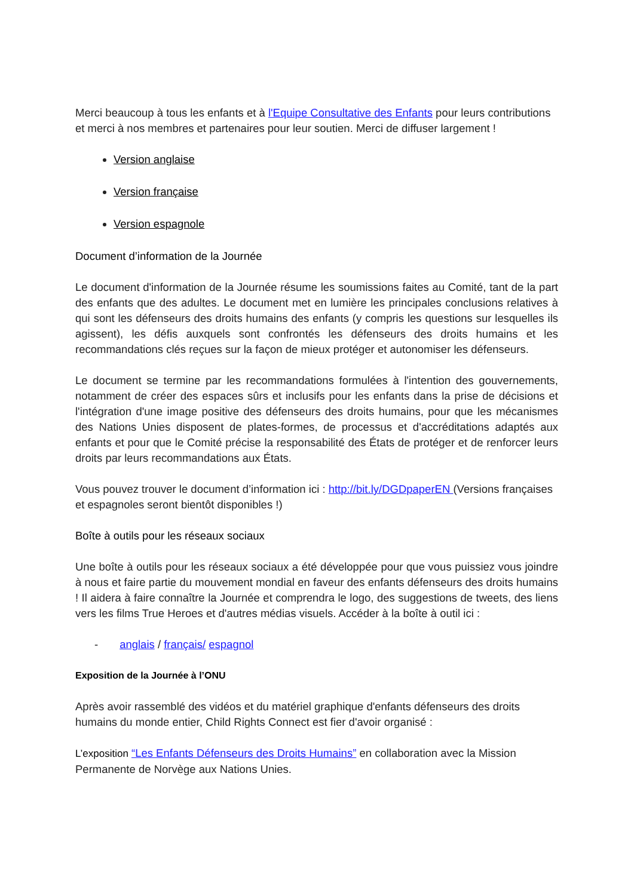Merci beaucoup à tous les enfants et à l'Equipe Consultative des Enfants pour leurs contributions et merci à nos membres et partenaires pour leur soutien. Merci de diffuser largement !
Version anglaise
Version française
Version espagnole
Document d’information de la Journée
Le document d'information de la Journée résume les soumissions faites au Comité, tant de la part des enfants que des adultes. Le document met en lumière les principales conclusions relatives à qui sont les défenseurs des droits humains des enfants (y compris les questions sur lesquelles ils agissent), les défis auxquels sont confrontés les défenseurs des droits humains et les recommandations clés reçues sur la façon de mieux protéger et autonomiser les défenseurs.
Le document se termine par les recommandations formulées à l'intention des gouvernements, notamment de créer des espaces sûrs et inclusifs pour les enfants dans la prise de décisions et l'intégration d'une image positive des défenseurs des droits humains, pour que les mécanismes des Nations Unies disposent de plates-formes, de processus et d'accréditations adaptés aux enfants et pour que le Comité précise la responsabilité des États de protéger et de renforcer leurs droits par leurs recommandations aux États.
Vous pouvez trouver le document d’information ici : http://bit.ly/DGDpaperEN (Versions françaises et espagnoles seront bientôt disponibles !)
Boîte à outils pour les réseaux sociaux
Une boîte à outils pour les réseaux sociaux a été développée pour que vous puissiez vous joindre à nous et faire partie du mouvement mondial en faveur des enfants défenseurs des droits humains ! Il aidera à faire connaître la Journée et comprendra le logo, des suggestions de tweets, des liens vers les films True Heroes et d'autres médias visuels. Accéder à la boîte à outil ici :
- anglais / français/ espagnol
Exposition de la Journée à l’ONU
Après avoir rassemblé des vidéos et du matériel graphique d'enfants défenseurs des droits humains du monde entier, Child Rights Connect est fier d'avoir organisé :
L’exposition “Les Enfants Défenseurs des Droits Humains” en collaboration avec la Mission Permanente de Norvège aux Nations Unies.